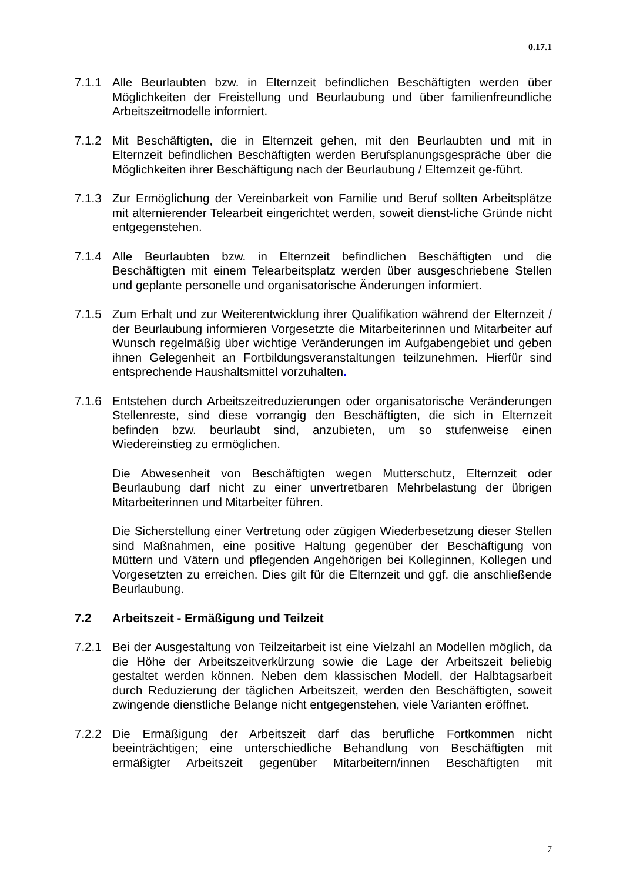0.17.1
7.1.1 Alle Beurlaubten bzw. in Elternzeit befindlichen Beschäftigten werden über Möglichkeiten der Freistellung und Beurlaubung und über familienfreundliche Arbeitszeitmodelle informiert.
7.1.2 Mit Beschäftigten, die in Elternzeit gehen, mit den Beurlaubten und mit in Elternzeit befindlichen Beschäftigten werden Berufsplanungsgespräche über die Möglichkeiten ihrer Beschäftigung nach der Beurlaubung / Elternzeit ge-führt.
7.1.3 Zur Ermöglichung der Vereinbarkeit von Familie und Beruf sollten Arbeitsplätze mit alternierender Telearbeit eingerichtet werden, soweit dienst-liche Gründe nicht entgegenstehen.
7.1.4 Alle Beurlaubten bzw. in Elternzeit befindlichen Beschäftigten und die Beschäftigten mit einem Telearbeitsplatz werden über ausgeschriebene Stellen und geplante personelle und organisatorische Änderungen informiert.
7.1.5 Zum Erhalt und zur Weiterentwicklung ihrer Qualifikation während der Elternzeit / der Beurlaubung informieren Vorgesetzte die Mitarbeiterinnen und Mitarbeiter auf Wunsch regelmäßig über wichtige Veränderungen im Aufgabengebiet und geben ihnen Gelegenheit an Fortbildungsveranstaltungen teilzunehmen. Hierfür sind entsprechende Haushaltsmittel vorzuhalten.
7.1.6 Entstehen durch Arbeitszeitreduzierungen oder organisatorische Veränderungen Stellenreste, sind diese vorrangig den Beschäftigten, die sich in Elternzeit befinden bzw. beurlaubt sind, anzubieten, um so stufenweise einen Wiedereinstieg zu ermöglichen.
Die Abwesenheit von Beschäftigten wegen Mutterschutz, Elternzeit oder Beurlaubung darf nicht zu einer unvertretbaren Mehrbelastung der übrigen Mitarbeiterinnen und Mitarbeiter führen.
Die Sicherstellung einer Vertretung oder zügigen Wiederbesetzung dieser Stellen sind Maßnahmen, eine positive Haltung gegenüber der Beschäftigung von Müttern und Vätern und pflegenden Angehörigen bei Kolleginnen, Kollegen und Vorgesetzten zu erreichen. Dies gilt für die Elternzeit und ggf. die anschließende Beurlaubung.
7.2 Arbeitszeit - Ermäßigung und Teilzeit
7.2.1 Bei der Ausgestaltung von Teilzeitarbeit ist eine Vielzahl an Modellen möglich, da die Höhe der Arbeitszeitverkürzung sowie die Lage der Arbeitszeit beliebig gestaltet werden können. Neben dem klassischen Modell, der Halbtagsarbeit durch Reduzierung der täglichen Arbeitszeit, werden den Beschäftigten, soweit zwingende dienstliche Belange nicht entgegenstehen, viele Varianten eröffnet.
7.2.2 Die Ermäßigung der Arbeitszeit darf das berufliche Fortkommen nicht beeinträchtigen; eine unterschiedliche Behandlung von Beschäftigten mit ermäßigter Arbeitszeit gegenüber Mitarbeitern/innen Beschäftigten mit
7